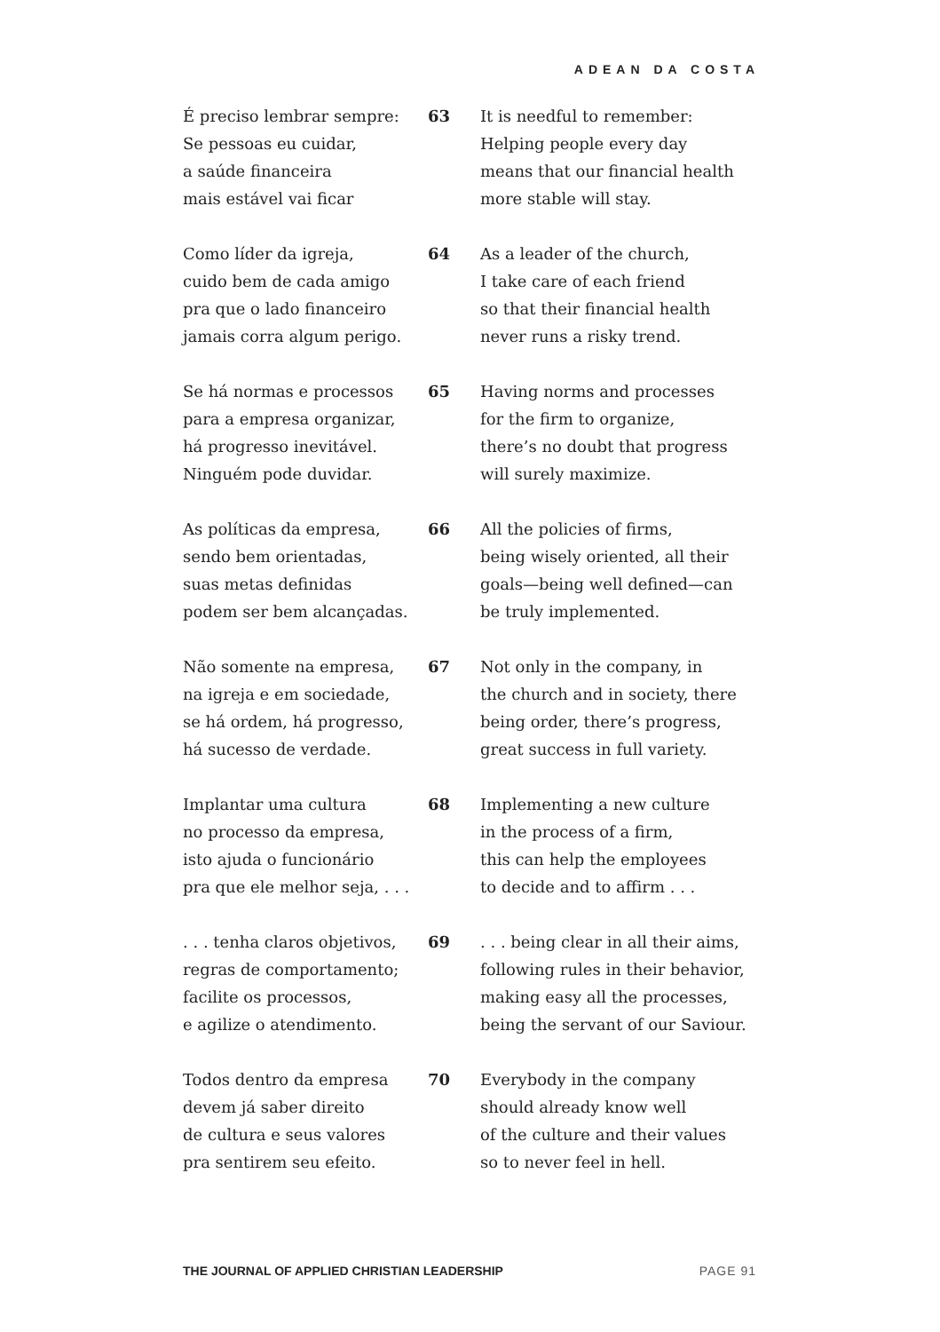ADEAN DA COSTA
É preciso lembrar sempre:
Se pessoas eu cuidar,
a saúde financeira
mais estável vai ficar
63 It is needful to remember:
Helping people every day
means that our financial health
more stable will stay.
Como líder da igreja,
cuido bem de cada amigo
pra que o lado financeiro
jamais corra algum perigo.
64 As a leader of the church,
I take care of each friend
so that their financial health
never runs a risky trend.
Se há normas e processos
para a empresa organizar,
há progresso inevitável.
Ninguém pode duvidar.
65 Having norms and processes
for the firm to organize,
there’s no doubt that progress
will surely maximize.
As políticas da empresa,
sendo bem orientadas,
suas metas definidas
podem ser bem alcançadas.
66 All the policies of firms,
being wisely oriented, all their
goals—being well defined—can
be truly implemented.
Não somente na empresa,
na igreja e em sociedade,
se há ordem, há progresso,
há sucesso de verdade.
67 Not only in the company, in
the church and in society, there
being order, there’s progress,
great success in full variety.
Implantar uma cultura
no processo da empresa,
isto ajuda o funcionário
pra que ele melhor seja, . . .
68 Implementing a new culture
in the process of a firm,
this can help the employees
to decide and to affirm . . .
. . . tenha claros objetivos,
regras de comportamento;
facilite os processos,
e agilize o atendimento.
69 . . . being clear in all their aims,
following rules in their behavior,
making easy all the processes,
being the servant of our Saviour.
Todos dentro da empresa
devem já saber direito
de cultura e seus valores
pra sentirem seu efeito.
70 Everybody in the company
should already know well
of the culture and their values
so to never feel in hell.
THE JOURNAL OF APPLIED CHRISTIAN LEADERSHIP PAGE 91